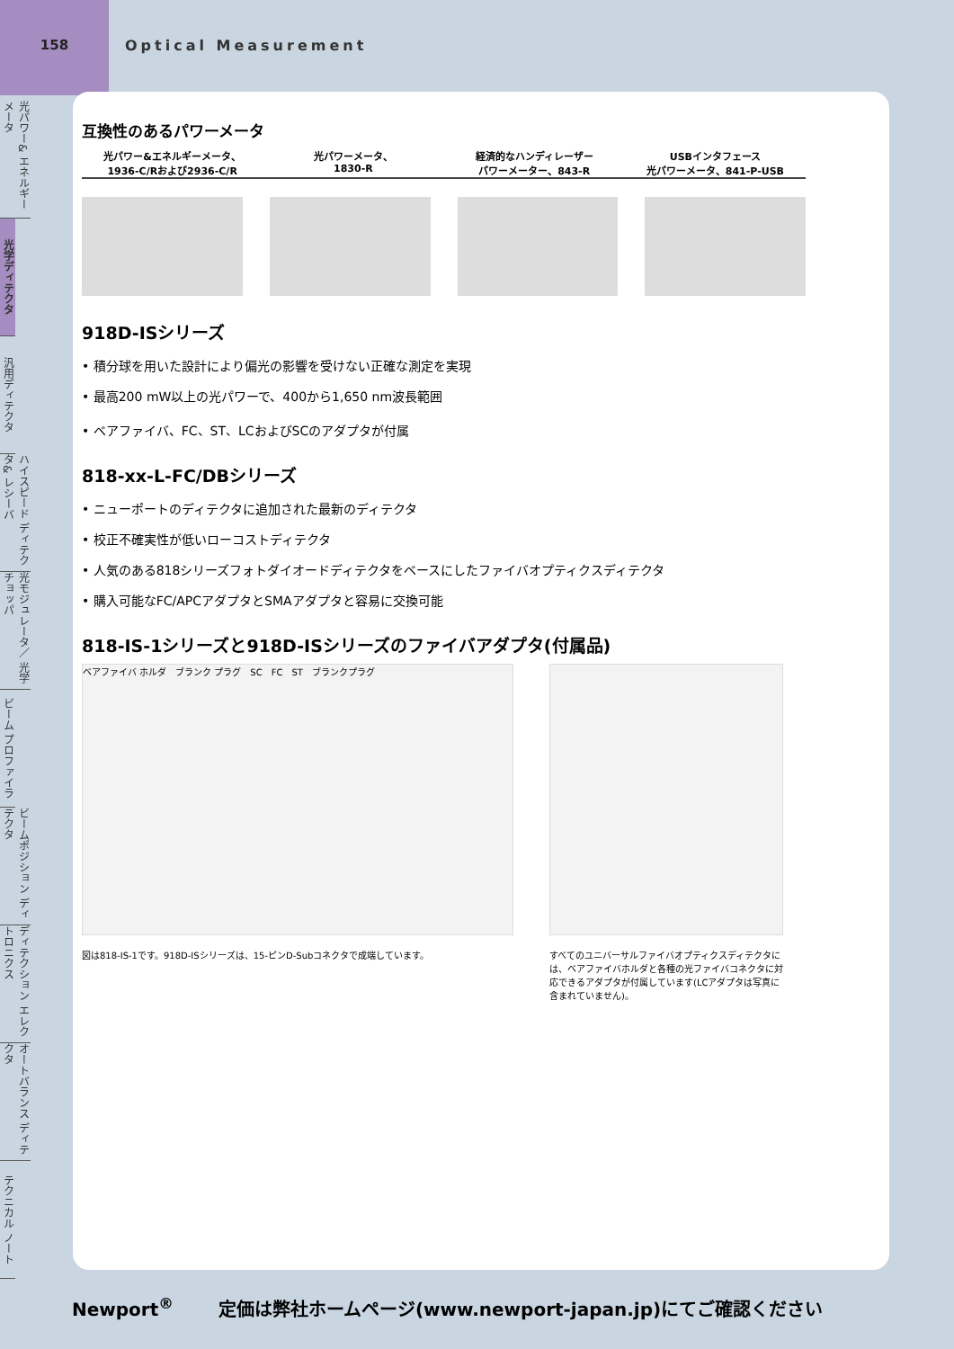158
Optical Measurement
光パワー& エネルギーメータ
光学ディテクタ
汎用ディテクタ
ハイスピード ディテクタ& レシーバ
光モジュレータ／ 光学チョッパ
ビーム プロファイラ
ビームポジション ディテクタ
ディテクション エレクトロニクス
オートバランス ディテクタ
テクニカル ノート
互換性のあるパワーメータ
光パワー&エネルギーメータ、
1936-C/Rおよび2936-C/R
光パワーメータ、
1830-R
経済的なハンディレーザー
パワーメーター、843-R
USBインタフェース
光パワーメータ、841-P-USB
918D-ISシリーズ
• 積分球を用いた設計により偏光の影響を受けない正確な測定を実現
• 最高200 mW以上の光パワーで、400から1,650 nm波長範囲
• ベアファイバ、FC、ST、LCおよびSCのアダプタが付属
818-xx-L-FC/DBシリーズ
• ニューポートのディテクタに追加された最新のディテクタ
• 校正不確実性が低いローコストディテクタ
• 人気のある818シリーズフォトダイオードディテクタをベースにしたファイバオプティクスディテクタ
• 購入可能なFC/APCアダプタとSMAアダプタと容易に交換可能
818-IS-1シリーズと918D-ISシリーズのファイバアダプタ(付属品)
ベアファイバ ホルダ　ブランク プラグ　SC　FC　ST　ブランクプラグ
図は818-IS-1です。918D-ISシリーズは、15-ピンD-Subコネクタで成端しています。
すべてのユニバーサルファイバオプティクスディテクタには、ベアファイバホルダと各種の光ファイバコネクタに対応できるアダプタが付属しています(LCアダプタは写真に含まれていません)。
Newport<sup>®</sup> 定価は弊社ホームページ(www.newport-japan.jp)にてご確認ください